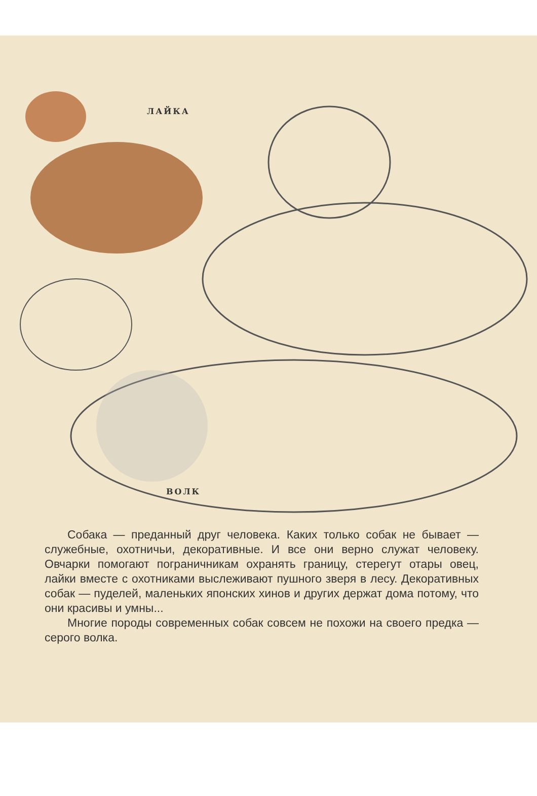ЛАЙКА
ВОЛК
Собака — преданный друг человека. Каких только собак не бывает — служебные, охотничьи, декоративные. И все они верно служат человеку. Овчарки помогают пограничникам охранять границу, стерегут отары овец, лайки вместе с охот­никами выслеживают пушного зверя в лесу. Декоративных собак — пуделей, маленьких японских хинов и других держат дома потому, что они красивы и умны...
Многие породы современных собак совсем не похожи на своего предка — серого волка.